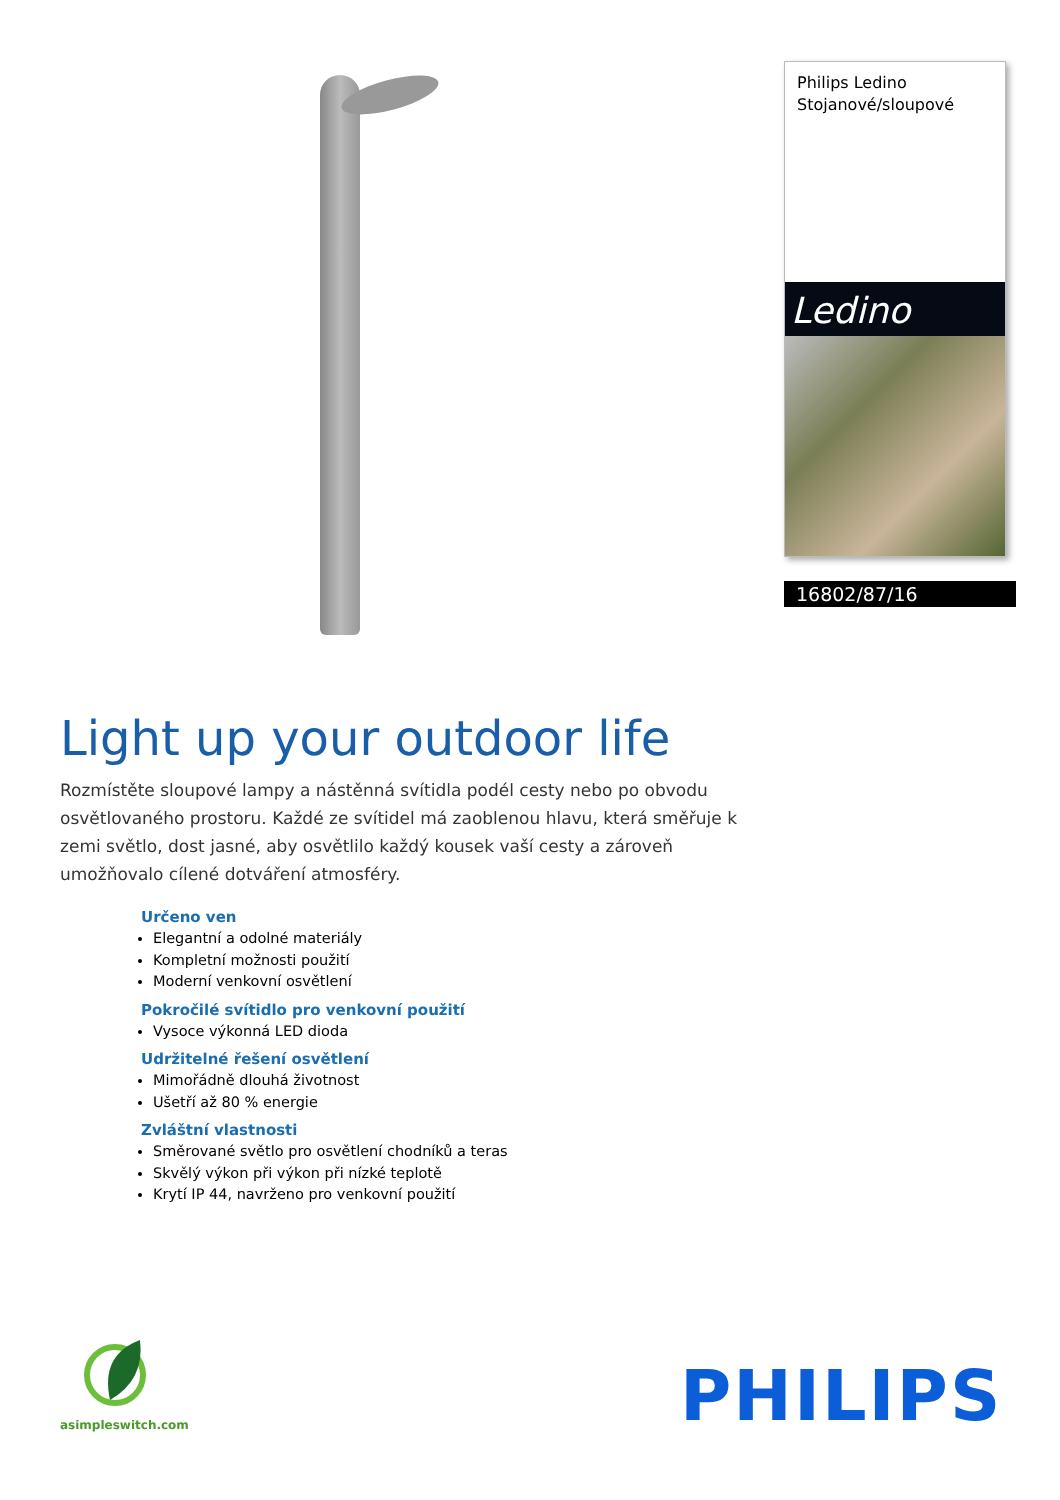Philips Ledino
Stojanové/sloupové
Ledino
16802/87/16
Light up your outdoor life
Rozmístěte sloupové lampy a nástěnná svítidla podél cesty nebo po obvodu osvětlovaného prostoru. Každé ze svítidel má zaoblenou hlavu, která směřuje k zemi světlo, dost jasné, aby osvětlilo každý kousek vaší cesty a zároveň umožňovalo cílené dotváření atmosféry.
Určeno ven
Elegantní a odolné materiály
Kompletní možnosti použití
Moderní venkovní osvětlení
Pokročilé svítidlo pro venkovní použití
Vysoce výkonná LED dioda
Udržitelné řešení osvětlení
Mimořádně dlouhá životnost
Ušetří až 80 % energie
Zvláštní vlastnosti
Směrované světlo pro osvětlení chodníků a teras
Skvělý výkon při výkon při nízké teplotě
Krytí IP 44, navrženo pro venkovní použití
asimpleswitch.com PHILIPS